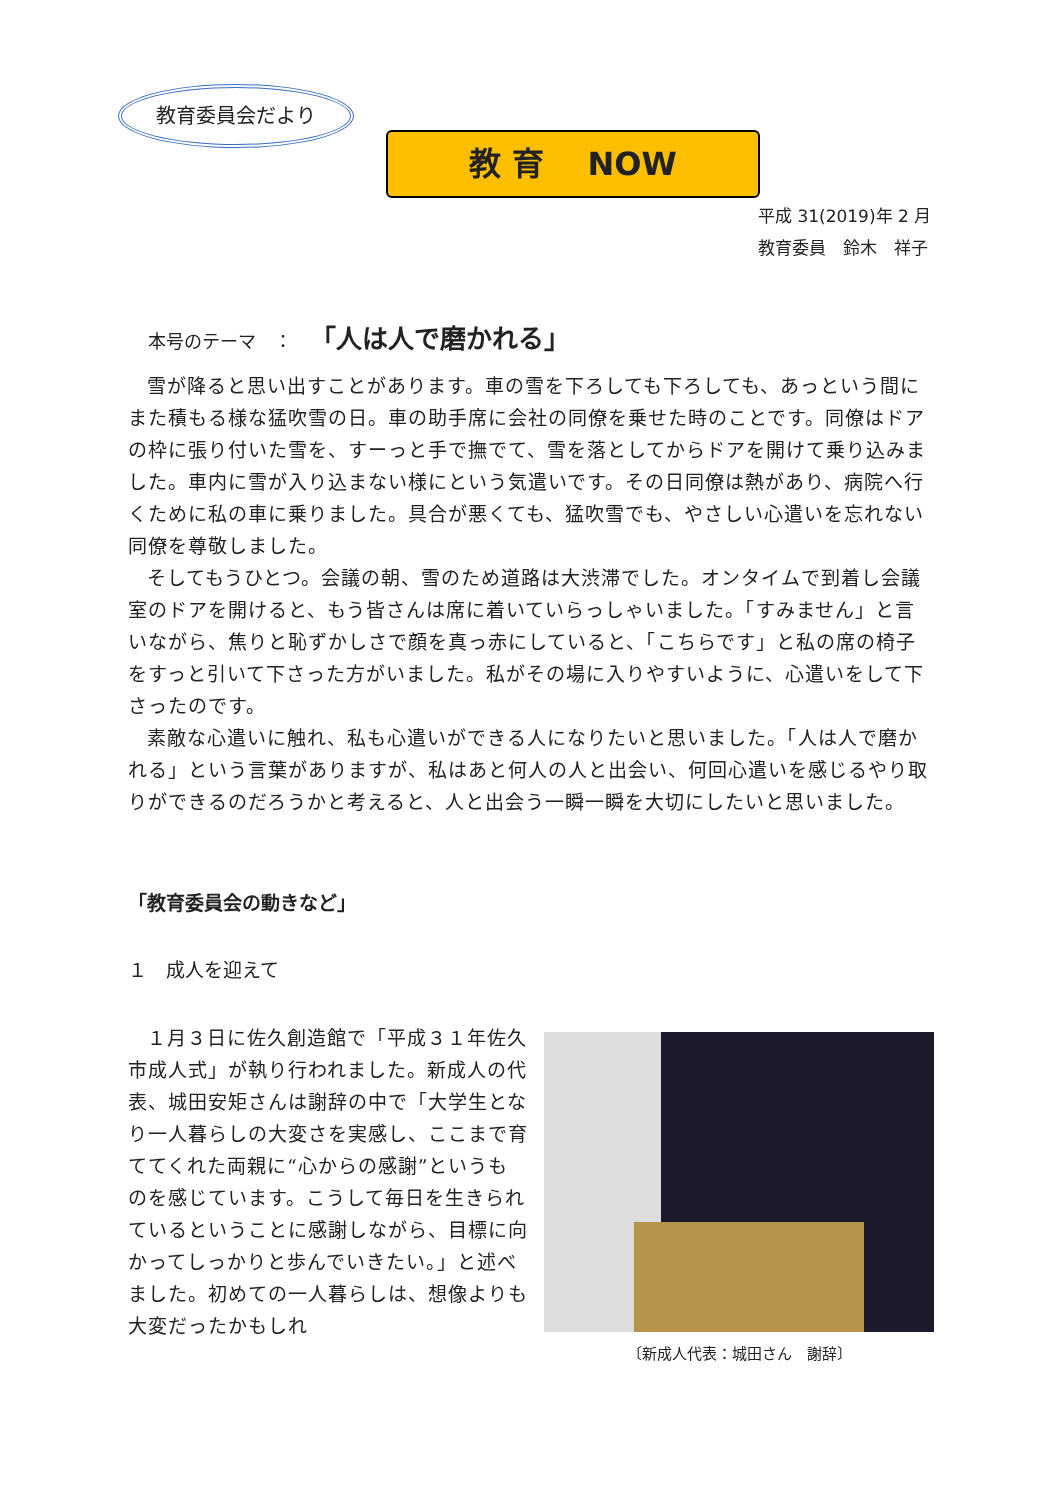教育委員会だより
教 育　 NOW
平成 31(2019)年 2 月
教育委員　鈴木　祥子
本号のテーマ　：　「人は人で磨かれる」
雪が降ると思い出すことがあります。車の雪を下ろしても下ろしても、あっという間にまた積もる様な猛吹雪の日。車の助手席に会社の同僚を乗せた時のことです。同僚はドアの枠に張り付いた雪を、すーっと手で撫でて、雪を落としてからドアを開けて乗り込みました。車内に雪が入り込まない様にという気遣いです。その日同僚は熱があり、病院へ行くために私の車に乗りました。具合が悪くても、猛吹雪でも、やさしい心遣いを忘れない同僚を尊敬しました。
そしてもうひとつ。会議の朝、雪のため道路は大渋滞でした。オンタイムで到着し会議室のドアを開けると、もう皆さんは席に着いていらっしゃいました。「すみません」と言いながら、焦りと恥ずかしさで顔を真っ赤にしていると、「こちらです」と私の席の椅子をすっと引いて下さった方がいました。私がその場に入りやすいように、心遣いをして下さったのです。
素敵な心遣いに触れ、私も心遣いができる人になりたいと思いました。「人は人で磨かれる」という言葉がありますが、私はあと何人の人と出会い、何回心遣いを感じるやり取りができるのだろうかと考えると、人と出会う一瞬一瞬を大切にしたいと思いました。
「教育委員会の動きなど」
１　成人を迎えて
１月３日に佐久創造館で「平成３１年佐久市成人式」が執り行われました。新成人の代表、城田安矩さんは謝辞の中で「大学生となり一人暮らしの大変さを実感し、ここまで育ててくれた両親に“心からの感謝”というものを感じています。こうして毎日を生きられているということに感謝しながら、目標に向かってしっかりと歩んでいきたい。」と述べました。初めての一人暮らしは、想像よりも大変だったかもしれ
〔新成人代表：城田さん　謝辞〕